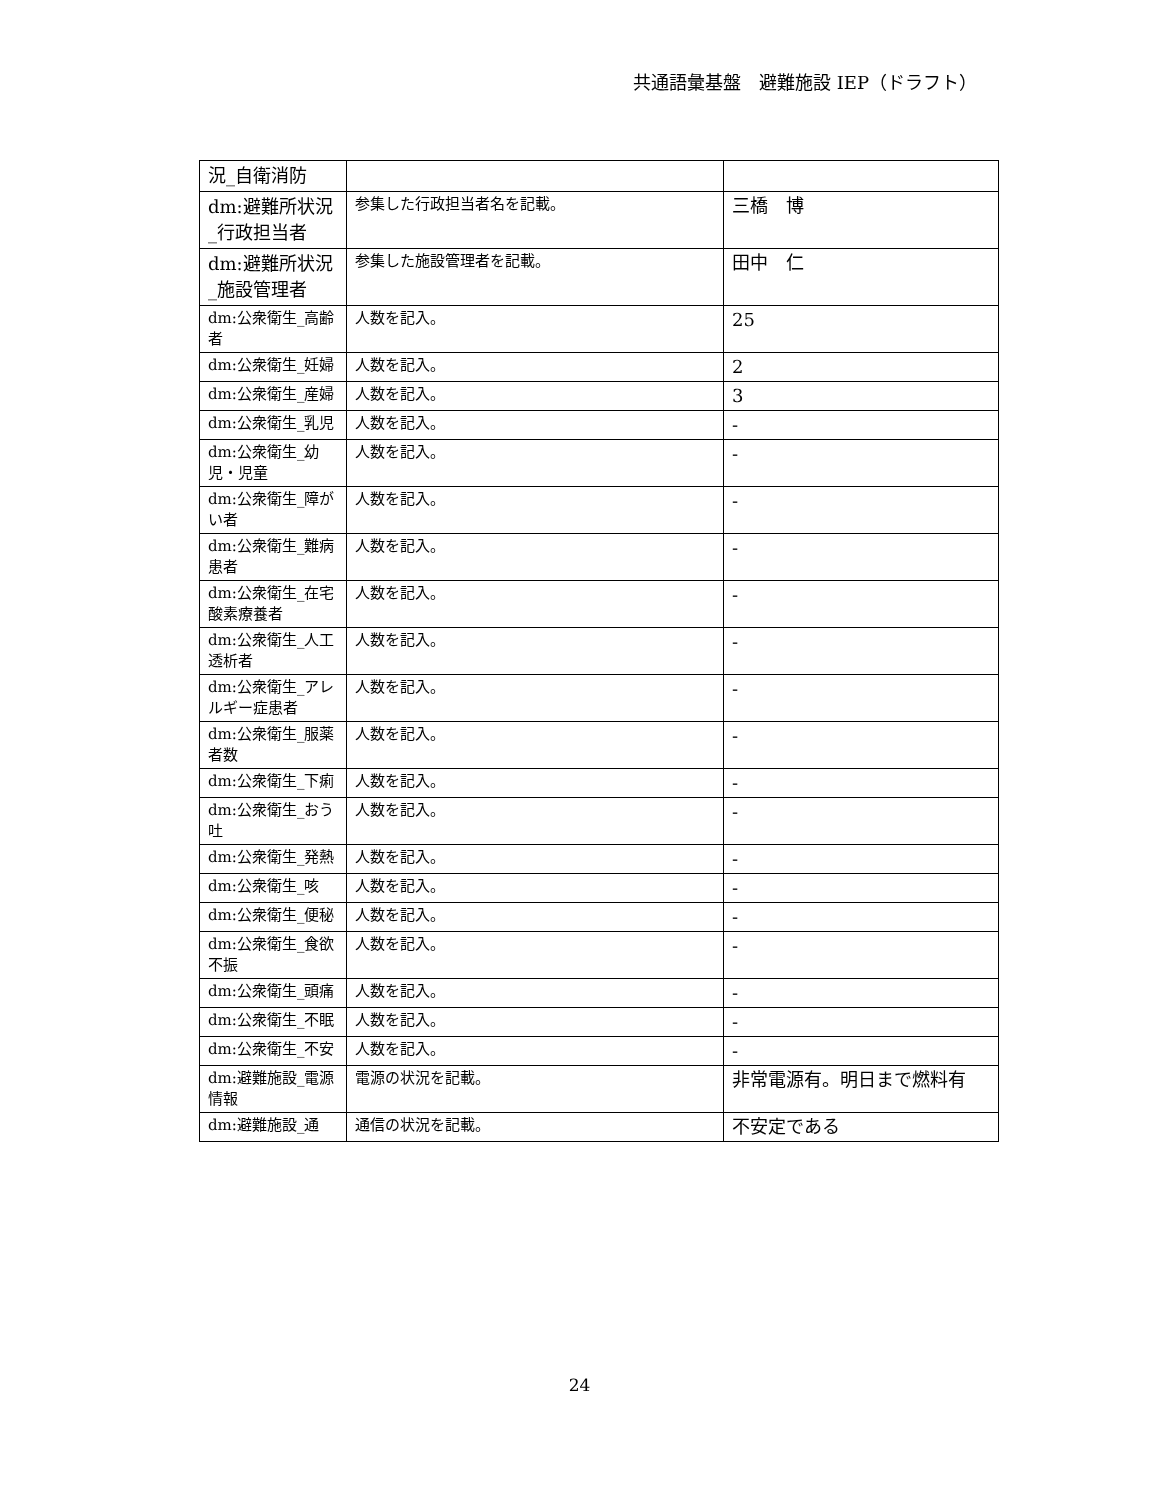共通語彙基盤　避難施設 IEP（ドラフト）
| 況_自衛消防 | | |
| dm:避難所状況_行政担当者 | 参集した行政担当者名を記載。 | 三橋 博 |
| dm:避難所状況_施設管理者 | 参集した施設管理者を記載。 | 田中 仁 |
| dm:公衆衛生_高齢者 | 人数を記入。 | 25 |
| dm:公衆衛生_妊婦 | 人数を記入。 | 2 |
| dm:公衆衛生_産婦 | 人数を記入。 | 3 |
| dm:公衆衛生_乳児 | 人数を記入。 | - |
| dm:公衆衛生_幼児・児童 | 人数を記入。 | - |
| dm:公衆衛生_障がい者 | 人数を記入。 | - |
| dm:公衆衛生_難病患者 | 人数を記入。 | - |
| dm:公衆衛生_在宅酸素療養者 | 人数を記入。 | - |
| dm:公衆衛生_人工透析者 | 人数を記入。 | - |
| dm:公衆衛生_アレルギー症患者 | 人数を記入。 | - |
| dm:公衆衛生_服薬者数 | 人数を記入。 | - |
| dm:公衆衛生_下痢 | 人数を記入。 | - |
| dm:公衆衛生_おう吐 | 人数を記入。 | - |
| dm:公衆衛生_発熱 | 人数を記入。 | - |
| dm:公衆衛生_咳 | 人数を記入。 | - |
| dm:公衆衛生_便秘 | 人数を記入。 | - |
| dm:公衆衛生_食欲不振 | 人数を記入。 | - |
| dm:公衆衛生_頭痛 | 人数を記入。 | - |
| dm:公衆衛生_不眠 | 人数を記入。 | - |
| dm:公衆衛生_不安 | 人数を記入。 | - |
| dm:避難施設_電源情報 | 電源の状況を記載。 | 非常電源有。明日まで燃料有 |
| dm:避難施設_通 | 通信の状況を記載。 | 不安定である |
24